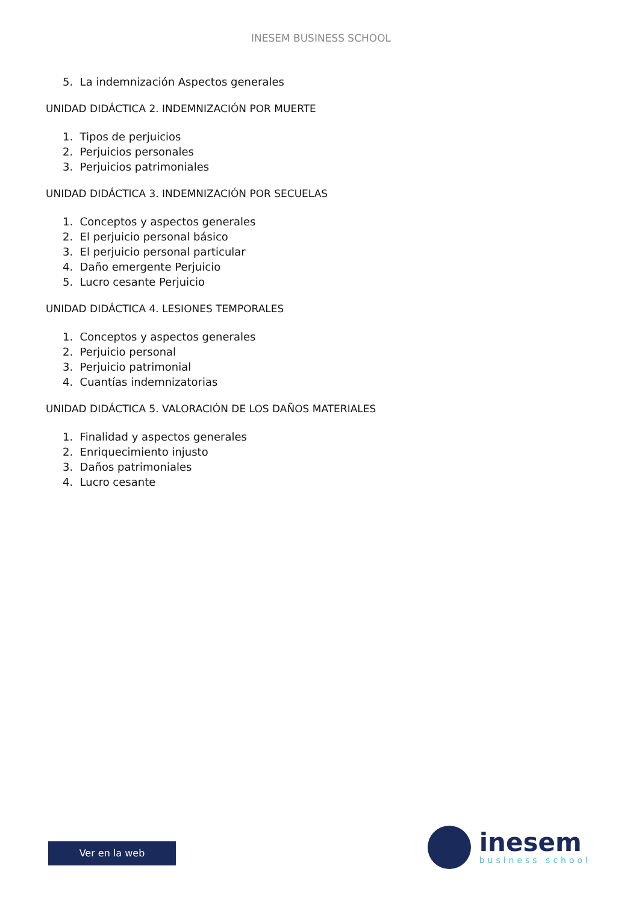INESEM BUSINESS SCHOOL
5. La indemnización Aspectos generales
UNIDAD DIDÁCTICA 2. INDEMNIZACIÓN POR MUERTE
1. Tipos de perjuicios
2. Perjuicios personales
3. Perjuicios patrimoniales
UNIDAD DIDÁCTICA 3. INDEMNIZACIÓN POR SECUELAS
1. Conceptos y aspectos generales
2. El perjuicio personal básico
3. El perjuicio personal particular
4. Daño emergente Perjuicio
5. Lucro cesante Perjuicio
UNIDAD DIDÁCTICA 4. LESIONES TEMPORALES
1. Conceptos y aspectos generales
2. Perjuicio personal
3. Perjuicio patrimonial
4. Cuantías indemnizatorias
UNIDAD DIDÁCTICA 5. VALORACIÓN DE LOS DAÑOS MATERIALES
1. Finalidad y aspectos generales
2. Enriquecimiento injusto
3. Daños patrimoniales
4. Lucro cesante
Ver en la web
inesem
business school